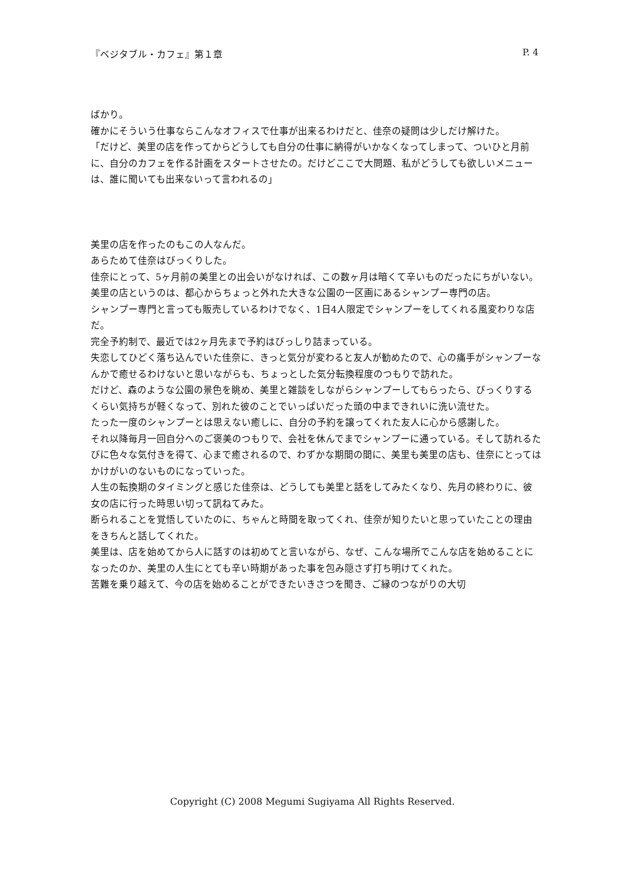『ベジタブル・カフェ』第１章 P. 4
ばかり。
確かにそういう仕事ならこんなオフィスで仕事が出来るわけだと、佳奈の疑問は少しだけ解けた。
「だけど、美里の店を作ってからどうしても自分の仕事に納得がいかなくなってしまって、ついひと月前に、自分のカフェを作る計画をスタートさせたの。だけどここで大問題、私がどうしても欲しいメニューは、誰に聞いても出来ないって言われるの」
美里の店を作ったのもこの人なんだ。
あらためて佳奈はびっくりした。
佳奈にとって、5ヶ月前の美里との出会いがなければ、この数ヶ月は暗くて辛いものだったにちがいない。
美里の店というのは、都心からちょっと外れた大きな公園の一区画にあるシャンプー専門の店。
シャンプー専門と言っても販売しているわけでなく、1日4人限定でシャンプーをしてくれる風変わりな店だ。
完全予約制で、最近では2ヶ月先まで予約はびっしり詰まっている。
失恋してひどく落ち込んでいた佳奈に、きっと気分が変わると友人が勧めたので、心の痛手がシャンプーなんかで癒せるわけないと思いながらも、ちょっとした気分転換程度のつもりで訪れた。
だけど、森のような公園の景色を眺め、美里と雑談をしながらシャンプーしてもらったら、びっくりするくらい気持ちが軽くなって、別れた彼のことでいっぱいだった頭の中まできれいに洗い流せた。
たった一度のシャンプーとは思えない癒しに、自分の予約を譲ってくれた友人に心から感謝した。
それ以降毎月一回自分へのご褒美のつもりで、会社を休んでまでシャンプーに通っている。そして訪れるたびに色々な気付きを得て、心まで癒されるので、わずかな期間の間に、美里も美里の店も、佳奈にとってはかけがいのないものになっていった。
人生の転換期のタイミングと感じた佳奈は、どうしても美里と話をしてみたくなり、先月の終わりに、彼女の店に行った時思い切って訊ねてみた。
断られることを覚悟していたのに、ちゃんと時間を取ってくれ、佳奈が知りたいと思っていたことの理由をきちんと話してくれた。
美里は、店を始めてから人に話すのは初めてと言いながら、なぜ、こんな場所でこんな店を始めることになったのか、美里の人生にとても辛い時期があった事を包み隠さず打ち明けてくれた。
苦難を乗り越えて、今の店を始めることができたいきさつを聞き、ご縁のつながりの大切
Copyright (C) 2008 Megumi Sugiyama All Rights Reserved.